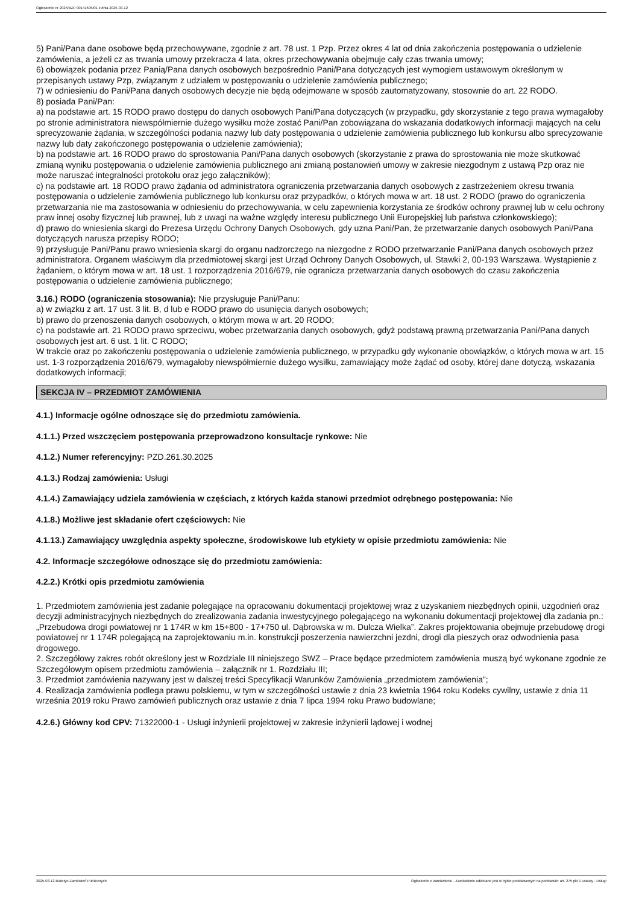Ogłoszenie nr 2025/BZP 00141605/01 z dnia 2025-03-12
5) Pani/Pana dane osobowe będą przechowywane, zgodnie z art. 78 ust. 1 Pzp. Przez okres 4 lat od dnia zakończenia postępowania o udzielenie zamówienia, a jeżeli cz as trwania umowy przekracza 4 lata, okres przechowywania obejmuje cały czas trwania umowy;
6) obowiązek podania przez Panią/Pana danych osobowych bezpośrednio Pani/Pana dotyczących jest wymogiem ustawowym określonym w przepisanych ustawy Pzp, związanym z udziałem w postępowaniu o udzielenie zamówienia publicznego;
7) w odniesieniu do Pani/Pana danych osobowych decyzje nie będą odejmowane w sposób zautomatyzowany, stosownie do art. 22 RODO.
8) posiada Pani/Pan:
a) na podstawie art. 15 RODO prawo dostępu do danych osobowych Pani/Pana dotyczących (w przypadku, gdy skorzystanie z tego prawa wymagałoby po stronie administratora niewspółmiernie dużego wysiłku może zostać Pani/Pan zobowiązana do wskazania dodatkowych informacji mających na celu sprecyzowanie żądania, w szczególności podania nazwy lub daty postępowania o udzielenie zamówienia publicznego lub konkursu albo sprecyzowanie nazwy lub daty zakończonego postępowania o udzielenie zamówienia);
b) na podstawie art. 16 RODO prawo do sprostowania Pani/Pana danych osobowych (skorzystanie z prawa do sprostowania nie może skutkować zmianą wyniku postępowania o udzielenie zamówienia publicznego ani zmianą postanowień umowy w zakresie niezgodnym z ustawą Pzp oraz nie może naruszać integralności protokołu oraz jego załączników);
c) na podstawie art. 18 RODO prawo żądania od administratora ograniczenia przetwarzania danych osobowych z zastrzeżeniem okresu trwania postępowania o udzielenie zamówienia publicznego lub konkursu oraz przypadków, o których mowa w art. 18 ust. 2 RODO (prawo do ograniczenia przetwarzania nie ma zastosowania w odniesieniu do przechowywania, w celu zapewnienia korzystania ze środków ochrony prawnej lub w celu ochrony praw innej osoby fizycznej lub prawnej, lub z uwagi na ważne względy interesu publicznego Unii Europejskiej lub państwa członkowskiego);
d) prawo do wniesienia skargi do Prezesa Urzędu Ochrony Danych Osobowych, gdy uzna Pani/Pan, że przetwarzanie danych osobowych Pani/Pana dotyczących narusza przepisy RODO;
9) przysługuje Pani/Panu prawo wniesienia skargi do organu nadzorczego na niezgodne z RODO przetwarzanie Pani/Pana danych osobowych przez administratora. Organem właściwym dla przedmiotowej skargi jest Urząd Ochrony Danych Osobowych, ul. Stawki 2, 00-193 Warszawa. Wystąpienie z żądaniem, o którym mowa w art. 18 ust. 1 rozporządzenia 2016/679, nie ogranicza przetwarzania danych osobowych do czasu zakończenia postępowania o udzielenie zamówienia publicznego;
3.16.) RODO (ograniczenia stosowania): Nie przysługuje Pani/Panu:
a) w związku z art. 17 ust. 3 lit. B, d lub e RODO prawo do usunięcia danych osobowych;
b) prawo do przenoszenia danych osobowych, o którym mowa w art. 20 RODO;
c) na podstawie art. 21 RODO prawo sprzeciwu, wobec przetwarzania danych osobowych, gdyż podstawą prawną przetwarzania Pani/Pana danych osobowych jest art. 6 ust. 1 lit. C RODO;
W trakcie oraz po zakończeniu postępowania o udzielenie zamówienia publicznego, w przypadku gdy wykonanie obowiązków, o których mowa w art. 15 ust. 1-3 rozporządzenia 2016/679, wymagałoby niewspółmiernie dużego wysiłku, zamawiający może żądać od osoby, której dane dotyczą, wskazania dodatkowych informacji;
SEKCJA IV – PRZEDMIOT ZAMÓWIENIA
4.1.) Informacje ogólne odnoszące się do przedmiotu zamówienia.
4.1.1.) Przed wszczęciem postępowania przeprowadzono konsultacje rynkowe: Nie
4.1.2.) Numer referencyjny: PZD.261.30.2025
4.1.3.) Rodzaj zamówienia: Usługi
4.1.4.) Zamawiający udziela zamówienia w częściach, z których każda stanowi przedmiot odrębnego postępowania: Nie
4.1.8.) Możliwe jest składanie ofert częściowych: Nie
4.1.13.) Zamawiający uwzględnia aspekty społeczne, środowiskowe lub etykiety w opisie przedmiotu zamówienia: Nie
4.2. Informacje szczegółowe odnoszące się do przedmiotu zamówienia:
4.2.2.) Krótki opis przedmiotu zamówienia
1. Przedmiotem zamówienia jest zadanie polegające na opracowaniu dokumentacji projektowej wraz z uzyskaniem niezbędnych opinii, uzgodnień oraz decyzji administracyjnych niezbędnych do zrealizowania zadania inwestycyjnego polegającego na wykonaniu dokumentacji projektowej dla zadania pn.: „Przebudowa drogi powiatowej nr 1 174R w km 15+800 - 17+750 ul. Dąbrowska w m. Dulcza Wielka”. Zakres projektowania obejmuje przebudowę drogi powiatowej nr 1 174R polegającą na zaprojektowaniu m.in. konstrukcji poszerzenia nawierzchni jezdni, drogi dla pieszych oraz odwodnienia pasa drogowego.
2. Szczegółowy zakres robót określony jest w Rozdziale III niniejszego SWZ – Prace będące przedmiotem zamówienia muszą być wykonane zgodnie ze Szczegółowym opisem przedmiotu zamówienia – załącznik nr 1. Rozdziału III;
3. Przedmiot zamówienia nazywany jest w dalszej treści Specyfikacji Warunków Zamówienia „przedmiotem zamówienia”;
4. Realizacja zamówienia podlega prawu polskiemu, w tym w szczególności ustawie z dnia 23 kwietnia 1964 roku Kodeks cywilny, ustawie z dnia 11 września 2019 roku Prawo zamówień publicznych oraz ustawie z dnia 7 lipca 1994 roku Prawo budowlane;
4.2.6.) Główny kod CPV: 71322000-1 - Usługi inżynierii projektowej w zakresie inżynierii lądowej i wodnej
2025-03-12 Biuletyn Zamówień Publicznych Ogłoszenie o zamówieniu - Zamówienie udzielane jest w trybie podstawowym na podstawie: art. 275 pkt 1 ustawy - Usługi